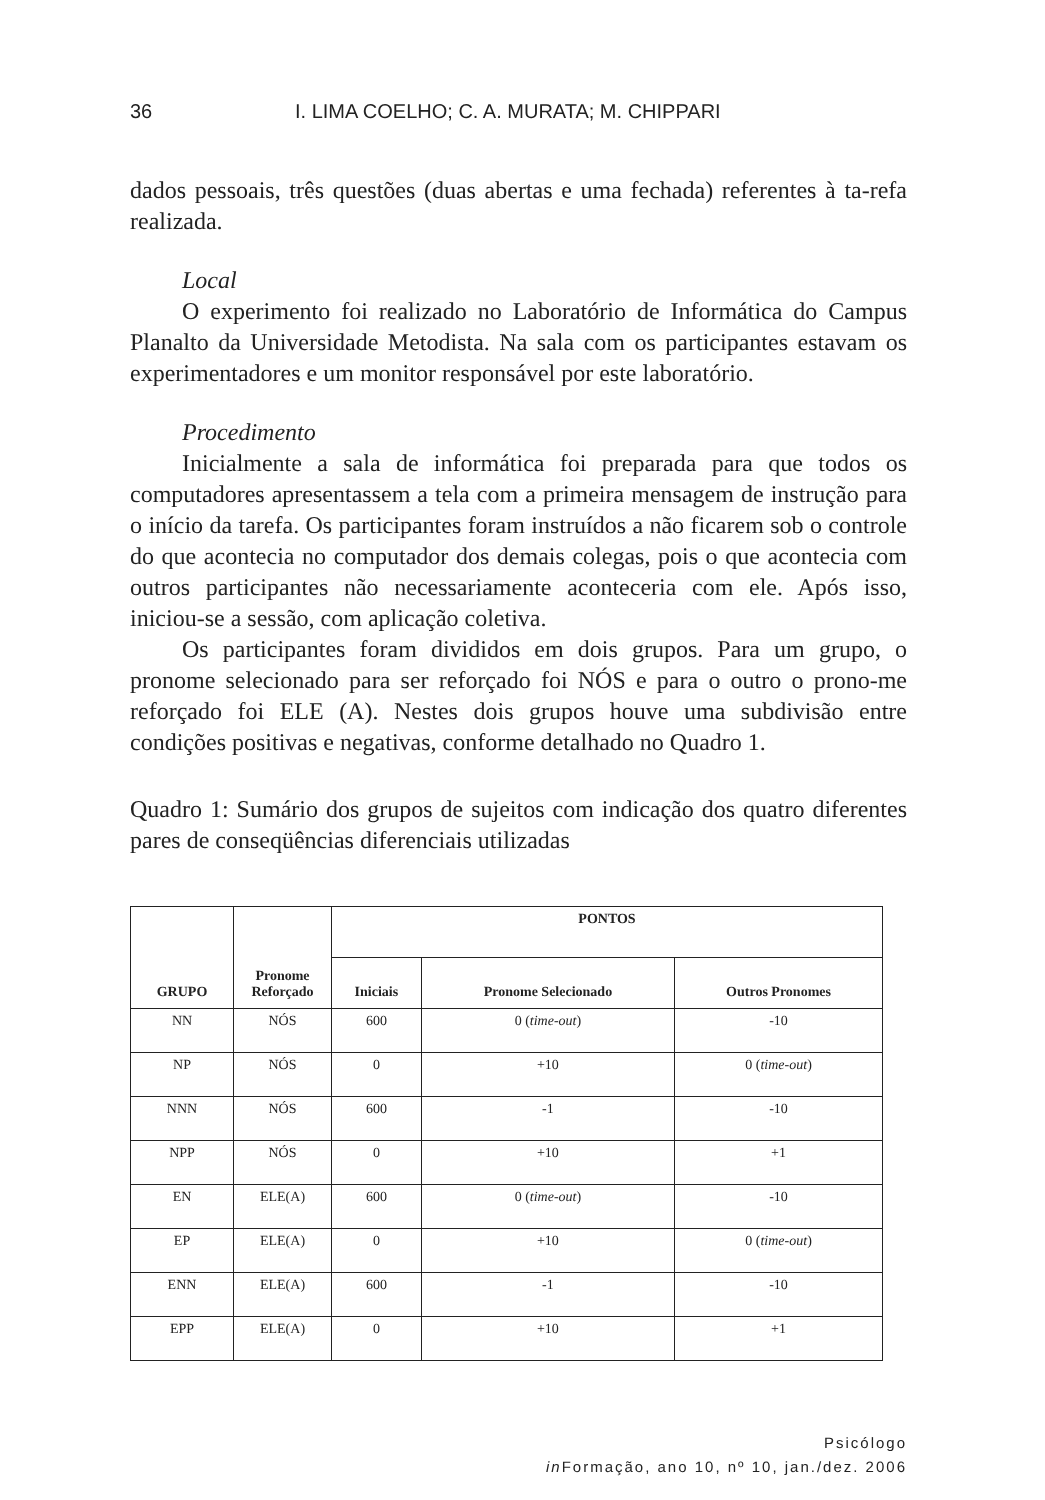36 I. LIMA COELHO; C. A. MURATA; M. CHIPPARI
dados pessoais, três questões (duas abertas e uma fechada) referentes à ta-refa realizada.
Local
O experimento foi realizado no Laboratório de Informática do Campus Planalto da Universidade Metodista. Na sala com os participantes estavam os experimentadores e um monitor responsável por este laboratório.
Procedimento
Inicialmente a sala de informática foi preparada para que todos os computadores apresentassem a tela com a primeira mensagem de instrução para o início da tarefa. Os participantes foram instruídos a não ficarem sob o controle do que acontecia no computador dos demais colegas, pois o que acontecia com outros participantes não necessariamente aconteceria com ele. Após isso, iniciou-se a sessão, com aplicação coletiva.
Os participantes foram divididos em dois grupos. Para um grupo, o pronome selecionado para ser reforçado foi NÓS e para o outro o prono-me reforçado foi ELE (A). Nestes dois grupos houve uma subdivisão entre condições positivas e negativas, conforme detalhado no Quadro 1.
Quadro 1: Sumário dos grupos de sujeitos com indicação dos quatro diferentes pares de conseqüências diferenciais utilizadas
| GRUPO | Pronome Reforçado | PONTOS | | |
| --- | --- | --- | --- | --- |
| | | Iniciais | Pronome Selecionado | Outros Pronomes |
| NN | NÓS | 600 | 0 ( time-out ) | -10 |
| NP | NÓS | 0 | +10 | 0 ( time-out ) |
| NNN | NÓS | 600 | -1 | -10 |
| NPP | NÓS | 0 | +10 | +1 |
| EN | ELE(A) | 600 | 0 ( time-out ) | -10 |
| EP | ELE(A) | 0 | +10 | 0 ( time-out ) |
| ENN | ELE(A) | 600 | -1 | -10 |
| EPP | ELE(A) | 0 | +10 | +1 |
Psicólogo
in Formação, ano 10, nº 10, jan./dez. 2006